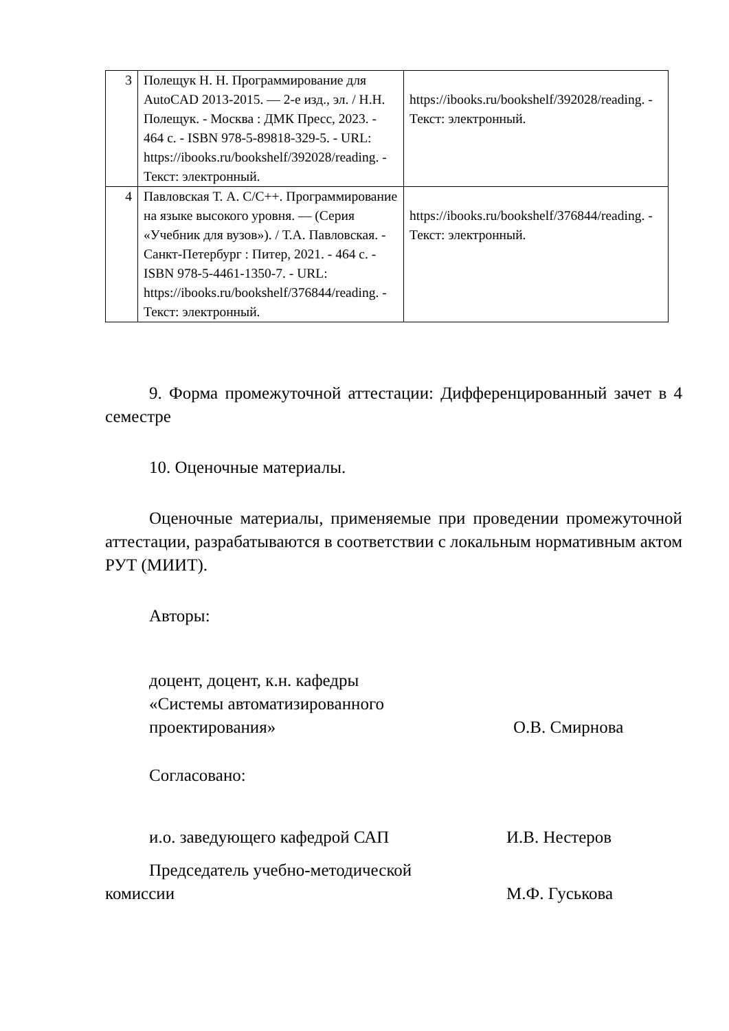| 3 | Полещук Н. Н. Программирование для AutoCAD 2013-2015. — 2-е изд., эл. / Н.Н. Полещук. - Москва : ДМК Пресс, 2023. - 464 с. - ISBN 978-5-89818-329-5. - URL: https://ibooks.ru/bookshelf/392028/reading. - Текст: электронный. | https://ibooks.ru/bookshelf/392028/reading. - Текст: электронный. |
| 4 | Павловская Т. А. C/C++. Программирование на языке высокого уровня. — (Серия «Учебник для вузов»). / Т.А. Павловская. - Санкт-Петербург : Питер, 2021. - 464 с. - ISBN 978-5-4461-1350-7. - URL: https://ibooks.ru/bookshelf/376844/reading. - Текст: электронный. | https://ibooks.ru/bookshelf/376844/reading. - Текст: электронный. |
9. Форма промежуточной аттестации: Дифференцированный зачет в 4 семестре
10. Оценочные материалы.
Оценочные материалы, применяемые при проведении промежуточной аттестации, разрабатываются в соответствии с локальным нормативным актом РУТ (МИИТ).
Авторы:
доцент, доцент, к.н. кафедры
«Системы автоматизированного
проектирования»
О.В. Смирнова
Согласовано:
и.о. заведующего кафедрой САП И.В. Нестеров
Председатель учебно-методической
комиссии М.Ф. Гуськова